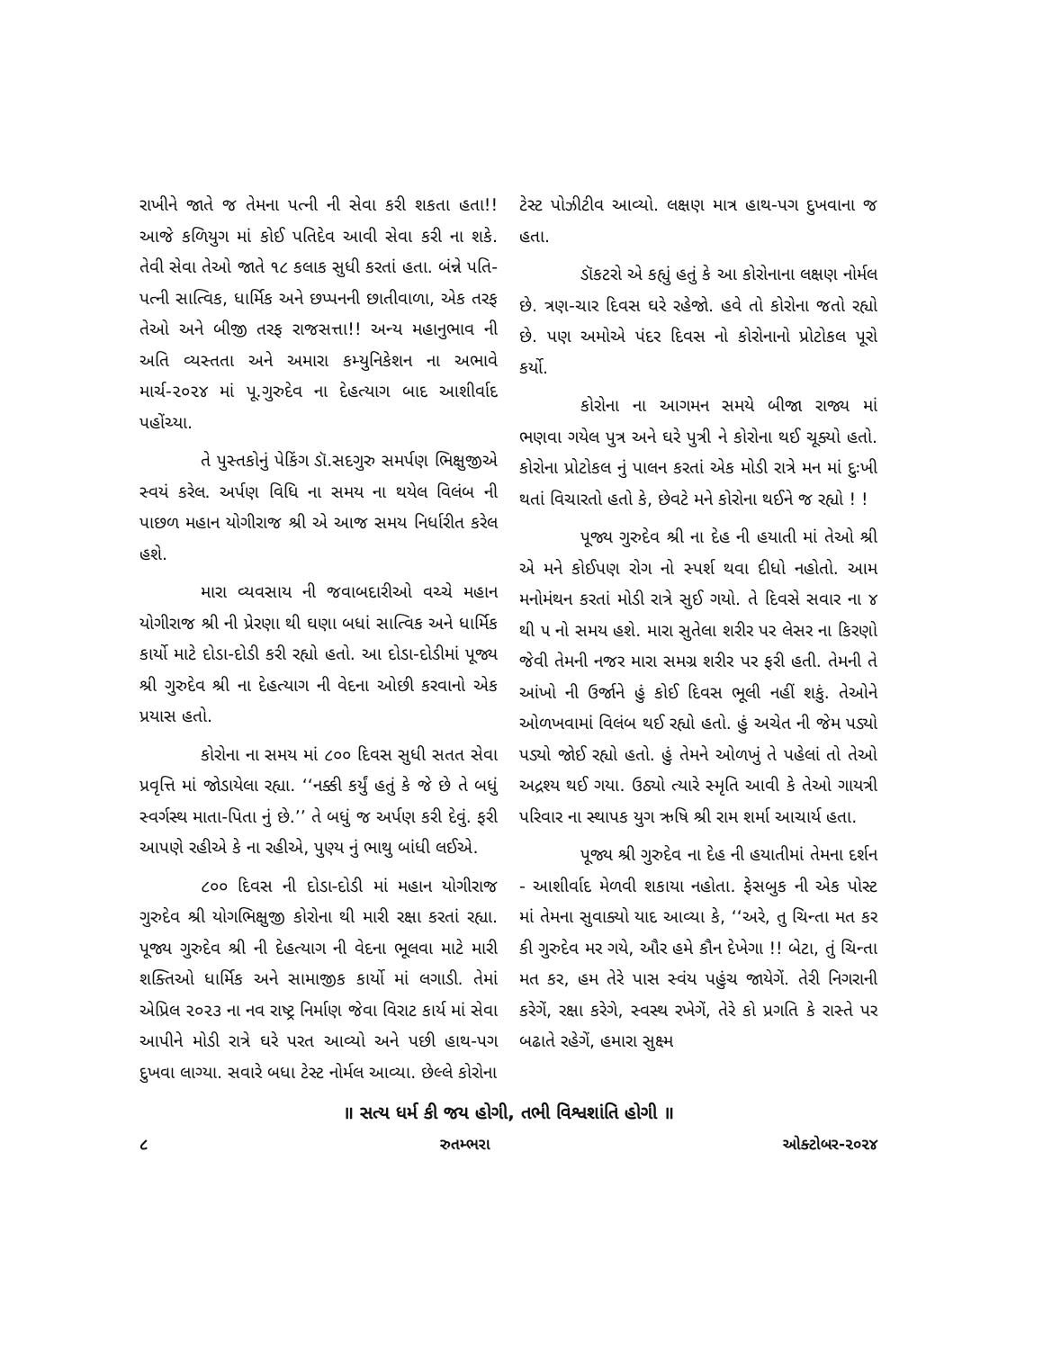રાખીને જાતે જ તેમના પત્ની ની સેવા કરી શકતા હતા!! આજે કળિયુગ માં કોઈ પતિદેવ આવી સેવા કરી ના શકે. તેવી સેવા તેઓ જાતે ૧૮ કલાક સુધી કરતાં હતા. બંન્ને પતિ-પત્ની સાત્વિક, ધાર્મિક અને છપ્પનની છાતીવાળા, એક તરફ તેઓ અને બીજી તરફ રાજસત્તા!! અન્ય મહાનુભાવ ની અતિ વ્યસ્તતા અને અમારા કમ્યુનિકેશન ના અભાવે માર્ચ-૨૦૨૪ માં પૂ.ગુરુદેવ ના દેહત્યાગ બાદ આશીર્વાદ પહોંચ્યા.
તે પુસ્તકોનું પેકિંગ ડૉ.સદગુરુ સમર્પણ ભિક્ષુજીએ સ્વયં કરેલ. અર્પણ વિધિ ના સમય ના થયેલ વિલંબ ની પાછળ મહાન યોગીરાજ શ્રી એ આજ સમય નિર્ધારીત કરેલ હશે.
મારા વ્યવસાય ની જવાબદારીઓ વચ્ચે મહાન યોગીરાજ શ્રી ની પ્રેરણા થી ઘણા બધાં સાત્વિક અને ધાર્મિક કાર્યો માટે દોડા-દોડી કરી રહ્યો હતો. આ દોડા-દોડીમાં પૂજ્ય શ્રી ગુરુદેવ શ્રી ના દેહત્યાગ ની વેદના ઓછી કરવાનો એક પ્રયાસ હતો.
કોરોના ના સમય માં ૮૦૦ દિવસ સુધી સતત સેવા પ્રવૃત્તિ માં જોડાયેલા રહ્યા. ‘‘નક્કી કર્યું હતું કે જે છે તે બધું સ્વર્ગસ્થ માતા-પિતા નું છે.’’ તે બધું જ અર્પણ કરી દેવું. ફરી આપણે રહીએ કે ના રહીએ, પુણ્ય નું ભાથુ બાંધી લઈએ.
૮૦૦ દિવસ ની દોડા-દોડી માં મહાન યોગીરાજ ગુરુદેવ શ્રી યોગભિક્ષુજી કોરોના થી મારી રક્ષા કરતાં રહ્યા. પૂજ્ય ગુરુદેવ શ્રી ની દેહત્યાગ ની વેદના ભૂલવા માટે મારી શક્તિઓ ધાર્મિક અને સામાજીક કાર્યો માં લગાડી. તેમાં એપ્રિલ ૨૦૨૩ ના નવ રાષ્ટ્ર નિર્માણ જેવા વિરાટ કાર્ય માં સેવા આપીને મોડી રાત્રે ઘરે પરત આવ્યો અને પછી હાથ-પગ દુખવા લાગ્યા. સવારે બધા ટેસ્ટ નોર્મલ આવ્યા. છેલ્લે કોરોના
ટેસ્ટ પોઝીટીવ આવ્યો. લક્ષણ માત્ર હાથ-પગ દુખવાના જ હતા.
ડૉકટરો એ કહ્યું હતું કે આ કોરોનાના લક્ષણ નોર્મલ છે. ત્રણ-ચાર દિવસ ઘરે રહેજો. હવે તો કોરોના જતો રહ્યો છે. પણ અમોએ પંદર દિવસ નો કોરોનાનો પ્રોટોકલ પૂરો કર્યો.
કોરોના ના આગમન સમયે બીજા રાજ્ય માં ભણવા ગયેલ પુત્ર અને ઘરે પુત્રી ને કોરોના થઈ ચૂક્યો હતો. કોરોના પ્રોટોકલ નું પાલન કરતાં એક મોડી રાત્રે મન માં દુઃખી થતાં વિચારતો હતો કે, છેવટે મને કોરોના થઈને જ રહ્યો ! !
પૂજ્ય ગુરુદેવ શ્રી ના દેહ ની હયાતી માં તેઓ શ્રી એ મને કોઈપણ રોગ નો સ્પર્શ થવા દીધો નહોતો. આમ મનોમંથન કરતાં મોડી રાત્રે સુઈ ગયો. તે દિવસે સવાર ના ૪ થી ૫ નો સમય હશે. મારા સુતેલા શરીર પર લેસર ના કિરણો જેવી તેમની નજર મારા સમગ્ર શરીર પર ફરી હતી. તેમની તે આંખો ની ઉર્જાને હું કોઈ દિવસ ભૂલી નહીં શકું. તેઓને ઓળખવામાં વિલંબ થઈ રહ્યો હતો. હું અચેત ની જેમ પડ્યો પડ્યો જોઈ રહ્યો હતો. હું તેમને ઓળખું તે પહેલાં તો તેઓ અદ્રશ્ય થઈ ગયા. ઉઠ્યો ત્યારે સ્મૃતિ આવી કે તેઓ ગાયત્રી પરિવાર ના સ્થાપક યુગ ઋષિ શ્રી રામ શર્મા આચાર્ય હતા.
પૂજ્ય શ્રી ગુરુદેવ ના દેહ ની હયાતીમાં તેમના દર્શન - આશીર્વાદ મેળવી શકાયા નહોતા. ફેસબુક ની એક પોસ્ટ માં તેમના સુવાક્યો યાદ આવ્યા કે, ‘‘અરે, તુ ચિન્તા મત કર કી ગુરુદેવ મર ગયે, ઔર હમે કૌન દેખેગા !! બેટા, તું ચિન્તા મત કર, હમ તેરે પાસ સ્વંય પહુંચ જાયેગેં. તેરી નિગરાની કરેગેં, રક્ષા કરેગે, સ્વસ્થ રખેગેં, તેરે કો પ્રગતિ કે રાસ્તે પર બઢાતે રહેગેં, હમારા સુક્ષ્મ
॥ સત્ય ધર્મ કી જય હોગી, તભી વિશ્વશાંતિ હોગી ॥
૮ રુતમ્ભરા ઓક્ટોબર-૨૦૨૪